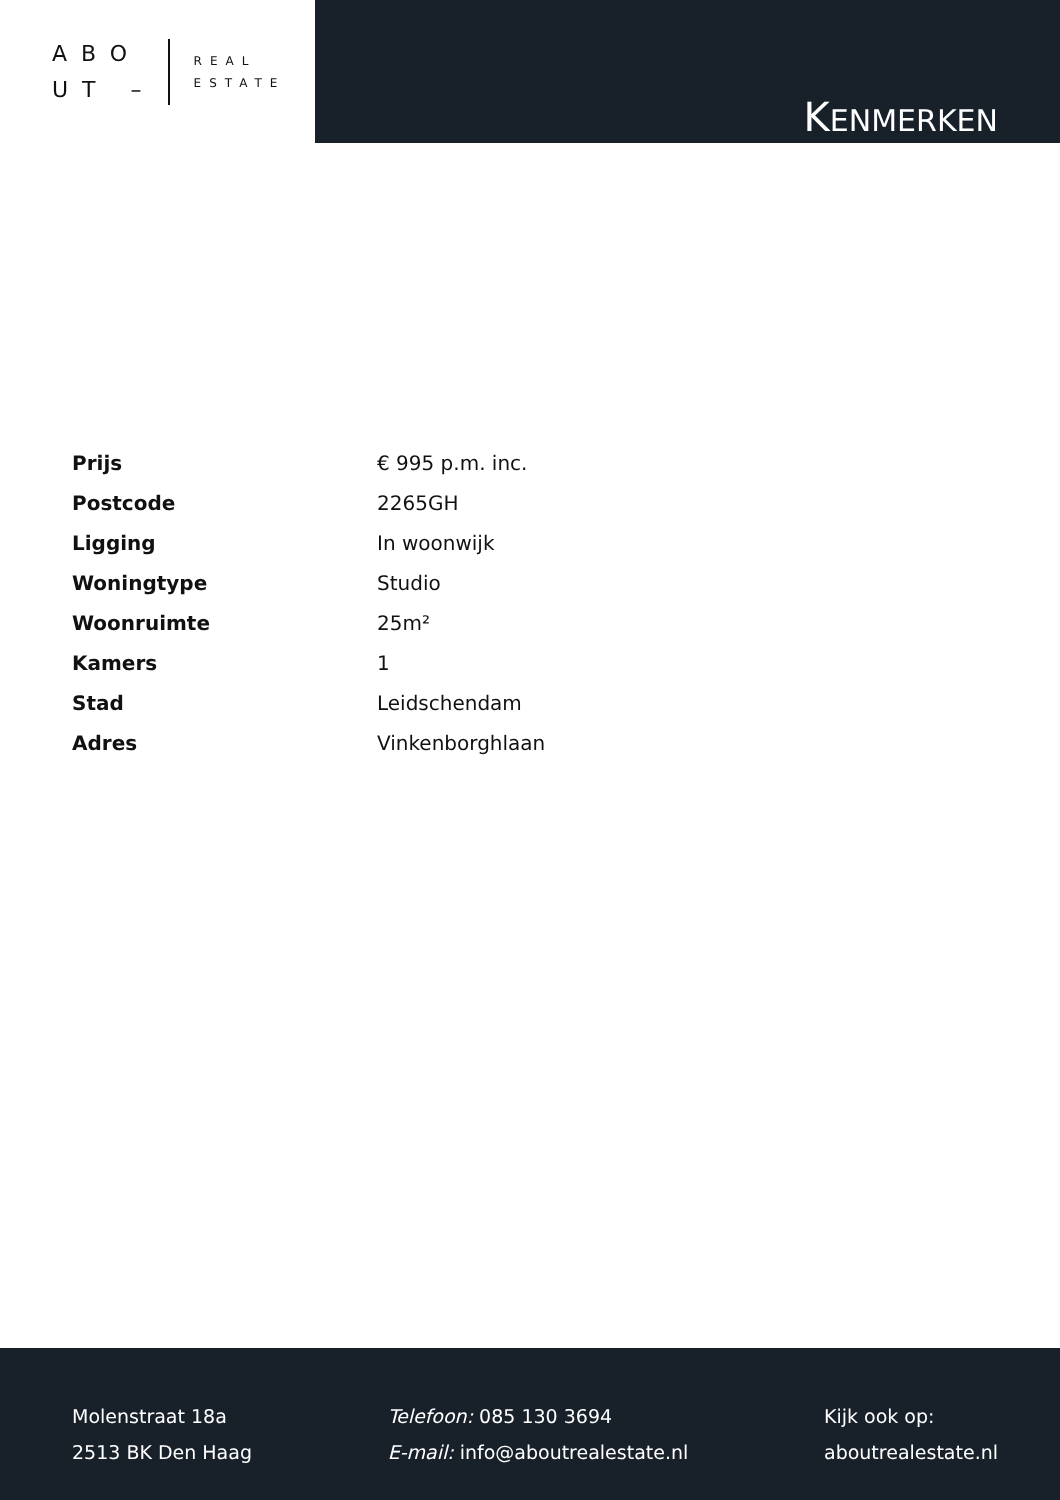ABO
UT –
REAL
ESTATE
KENMERKEN
| Prijs | € 995 p.m. inc. |
| Postcode | 2265GH |
| Ligging | In woonwijk |
| Woningtype | Studio |
| Woonruimte | 25m² |
| Kamers | 1 |
| Stad | Leidschendam |
| Adres | Vinkenborghlaan |
Molenstraat 18a
2513 BK Den Haag
Telefoon: 085 130 3694
E-mail: info@aboutrealestate.nl
Kijk ook op:
aboutrealestate.nl